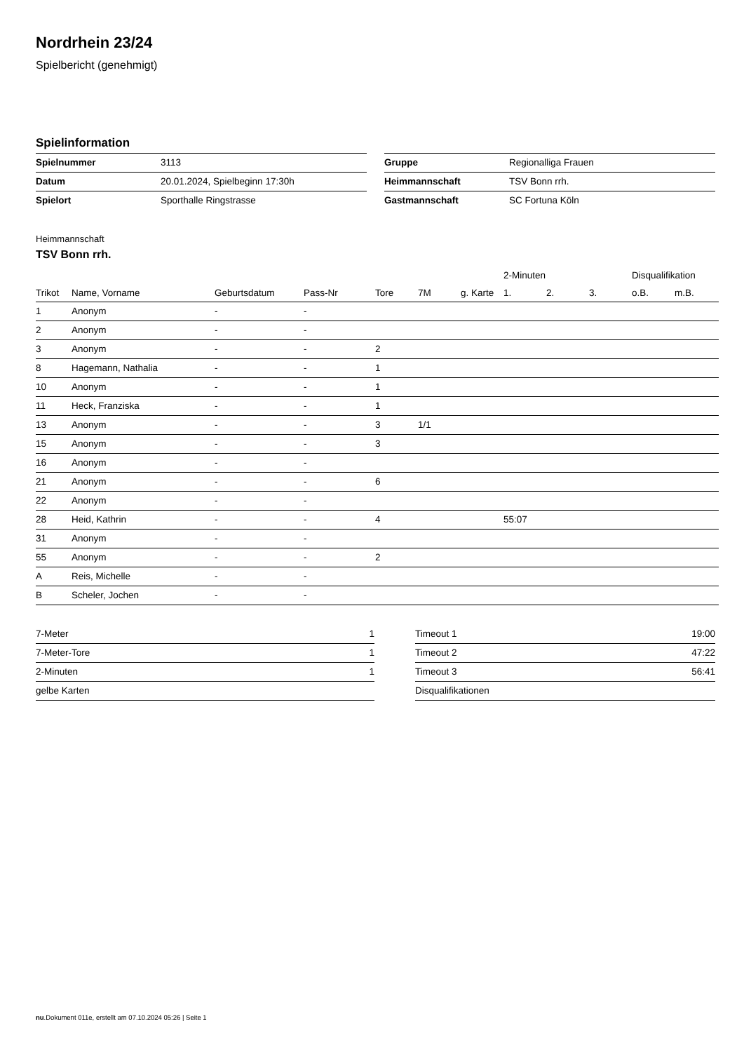Nordrhein 23/24
Spielbericht (genehmigt)
Spielinformation
| Spielnummer | 3113 |
| Datum | 20.01.2024, Spielbeginn 17:30h |
| Spielort | Sporthalle Ringstrasse |
| Gruppe | Regionalliga Frauen |
| Heimmannschaft | TSV Bonn rrh. |
| Gastmannschaft | SC Fortuna Köln |
Heimmannschaft
TSV Bonn rrh.
| | | | | | | | 2-Minuten | | | Disqualifikation | |
| --- | --- | --- | --- | --- | --- | --- | --- | --- | --- | --- | --- |
| Trikot | Name, Vorname | Geburtsdatum | Pass-Nr | Tore | 7M | g. Karte | 1. | 2. | 3. | o.B. | m.B. |
| 1 | Anonym | - | - | | | | | | | | |
| 2 | Anonym | - | - | | | | | | | | |
| 3 | Anonym | - | - | 2 | | | | | | | |
| 8 | Hagemann, Nathalia | - | - | 1 | | | | | | | |
| 10 | Anonym | - | - | 1 | | | | | | | |
| 11 | Heck, Franziska | - | - | 1 | | | | | | | |
| 13 | Anonym | - | - | 3 | 1/1 | | | | | | |
| 15 | Anonym | - | - | 3 | | | | | | | |
| 16 | Anonym | - | - | | | | | | | | |
| 21 | Anonym | - | - | 6 | | | | | | | |
| 22 | Anonym | - | - | | | | | | | | |
| 28 | Heid, Kathrin | - | - | 4 | | | 55:07 | | | | |
| 31 | Anonym | - | - | | | | | | | | |
| 55 | Anonym | - | - | 2 | | | | | | | |
| A | Reis, Michelle | - | - | | | | | | | | |
| B | Scheler, Jochen | - | - | | | | | | | | |
| 7-Meter | 1 |
| 7-Meter-Tore | 1 |
| 2-Minuten | 1 |
| gelbe Karten | |
| Timeout 1 | 19:00 |
| Timeout 2 | 47:22 |
| Timeout 3 | 56:41 |
| Disqualifikationen | |
nu.Dokument 011e, erstellt am 07.10.2024 05:26 | Seite 1